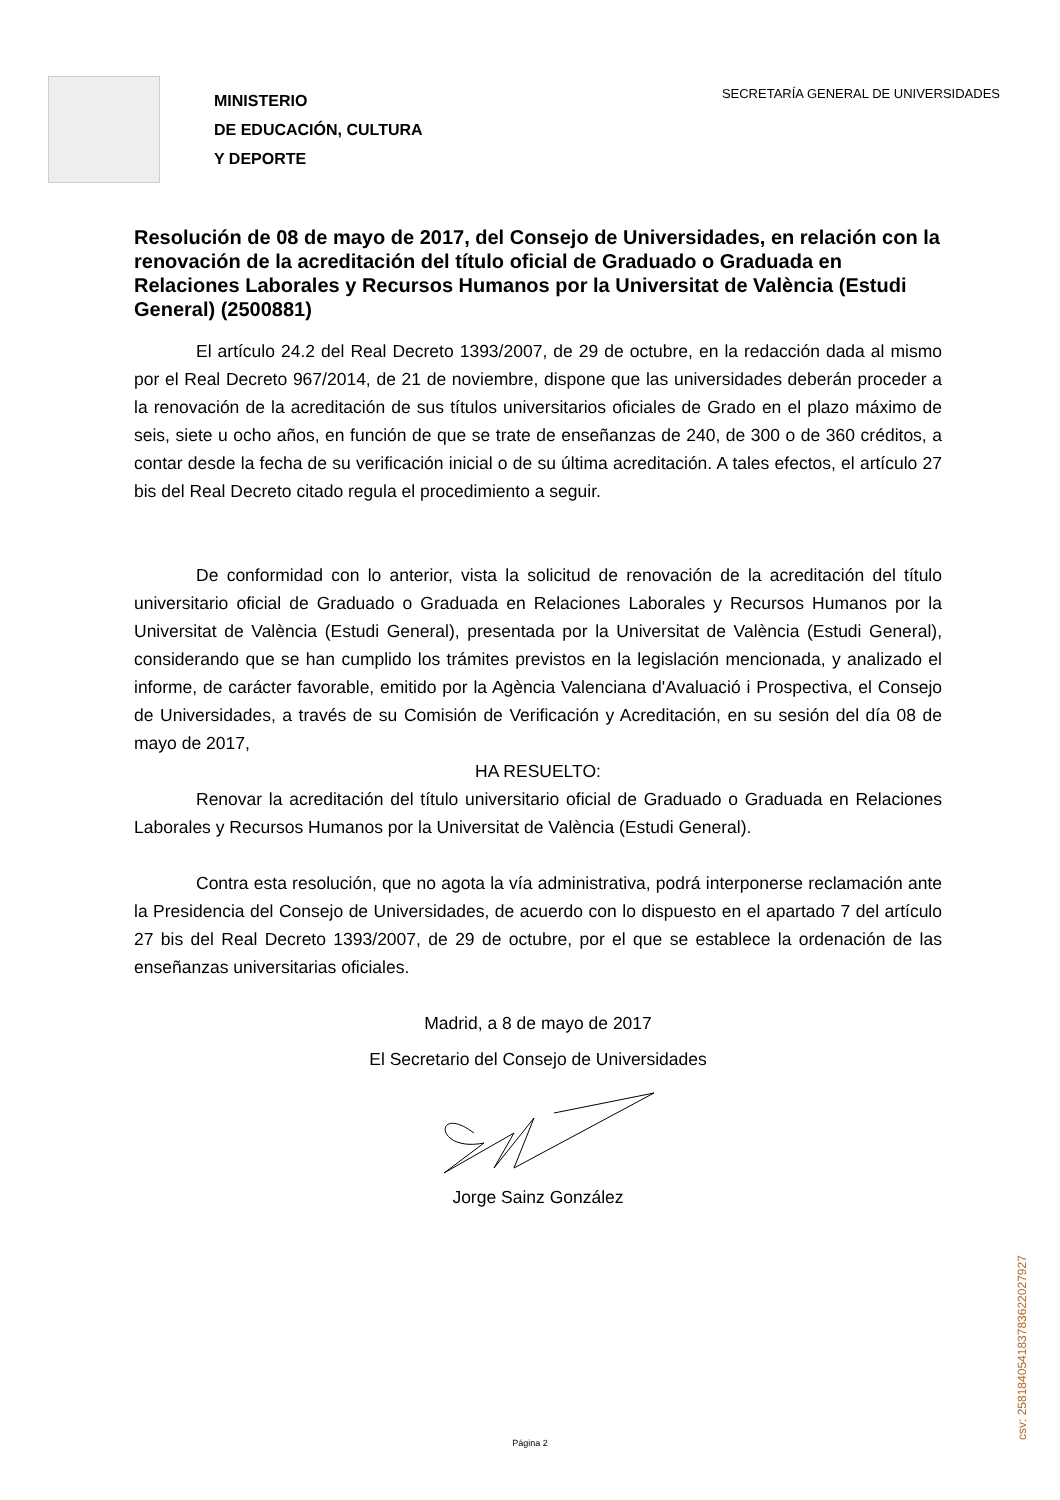MINISTERIO
DE EDUCACIÓN, CULTURA
Y DEPORTE
SECRETARÍA GENERAL DE UNIVERSIDADES
Resolución de 08 de mayo de 2017, del Consejo de Universidades, en relación con la renovación de la acreditación del título oficial de Graduado o Graduada en Relaciones Laborales y Recursos Humanos por la Universitat de València (Estudi General) (2500881)
El artículo 24.2 del Real Decreto 1393/2007, de 29 de octubre, en la redacción dada al mismo por el Real Decreto 967/2014, de 21 de noviembre, dispone que las universidades deberán proceder a la renovación de la acreditación de sus títulos universitarios oficiales de Grado en el plazo máximo de seis, siete u ocho años, en función de que se trate de enseñanzas de 240, de 300 o de 360 créditos, a contar desde la fecha de su verificación inicial o de su última acreditación. A tales efectos, el artículo 27 bis del Real Decreto citado regula el procedimiento a seguir.
De conformidad con lo anterior, vista la solicitud de renovación de la acreditación del título universitario oficial de Graduado o Graduada en Relaciones Laborales y Recursos Humanos por la Universitat de València (Estudi General), presentada por la Universitat de València (Estudi General), considerando que se han cumplido los trámites previstos en la legislación mencionada, y analizado el informe, de carácter favorable, emitido por la Agència Valenciana d'Avaluació i Prospectiva, el Consejo de Universidades, a través de su Comisión de Verificación y Acreditación, en su sesión del día 08 de mayo de 2017,
HA RESUELTO:
Renovar la acreditación del título universitario oficial de Graduado o Graduada en Relaciones Laborales y Recursos Humanos por la Universitat de València (Estudi General).
Contra esta resolución, que no agota la vía administrativa, podrá interponerse reclamación ante la Presidencia del Consejo de Universidades, de acuerdo con lo dispuesto en el apartado 7 del artículo 27 bis del Real Decreto 1393/2007, de 29 de octubre, por el que se establece la ordenación de las enseñanzas universitarias oficiales.
Madrid, a 8 de mayo de 2017
El Secretario del Consejo de Universidades
Jorge Sainz González
Página 2
csv: 258184054183783622027927